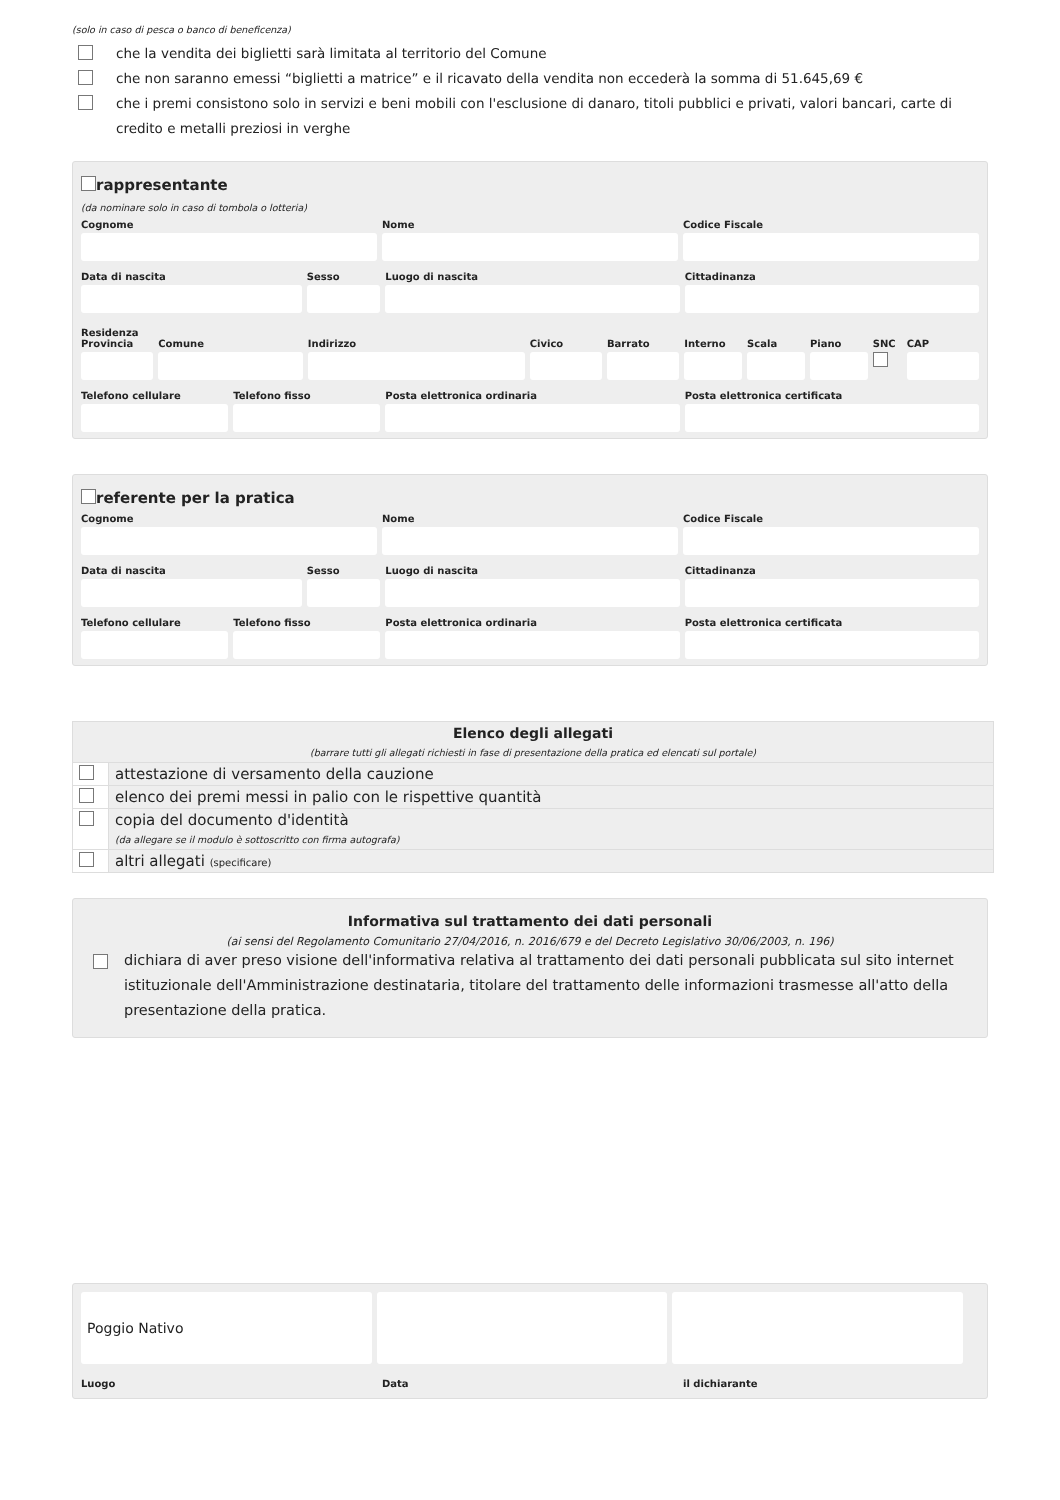(solo in caso di pesca o banco di beneficenza)
che la vendita dei biglietti sarà limitata al territorio del Comune
che non saranno emessi “biglietti a matrice” e il ricavato della vendita non eccederà la somma di 51.645,69 €
che i premi consistono solo in servizi e beni mobili con l'esclusione di danaro, titoli pubblici e privati, valori bancari, carte di credito e metalli preziosi in verghe
rappresentante
(da nominare solo in caso di tombola o lotteria)
Cognome Nome Codice Fiscale
Data di nascita Sesso Luogo di nascita Cittadinanza
Residenza
Provincia Comune Indirizzo Civico Barrato Interno Scala Piano SNC CAP
Telefono cellulare Telefono fisso Posta elettronica ordinaria Posta elettronica certificata
referente per la pratica
Cognome Nome Codice Fiscale
Data di nascita Sesso Luogo di nascita Cittadinanza
Telefono cellulare Telefono fisso Posta elettronica ordinaria Posta elettronica certificata
| Elenco degli allegati (barrare tutti gli allegati richiesti in fase di presentazione della pratica ed elencati sul portale) | |
| | attestazione di versamento della cauzione |
| | elenco dei premi messi in palio con le rispettive quantità |
| | copia del documento d'identità (da allegare se il modulo è sottoscritto con firma autografa) |
| | altri allegati (specificare) |
Informativa sul trattamento dei dati personali
(ai sensi del Regolamento Comunitario 27/04/2016, n. 2016/679 e del Decreto Legislativo 30/06/2003, n. 196)
dichiara di aver preso visione dell'informativa relativa al trattamento dei dati personali pubblicata sul sito internet istituzionale dell'Amministrazione destinataria, titolare del trattamento delle informazioni trasmesse all'atto della presentazione della pratica.
Poggio Nativo
Luogo Data il dichiarante